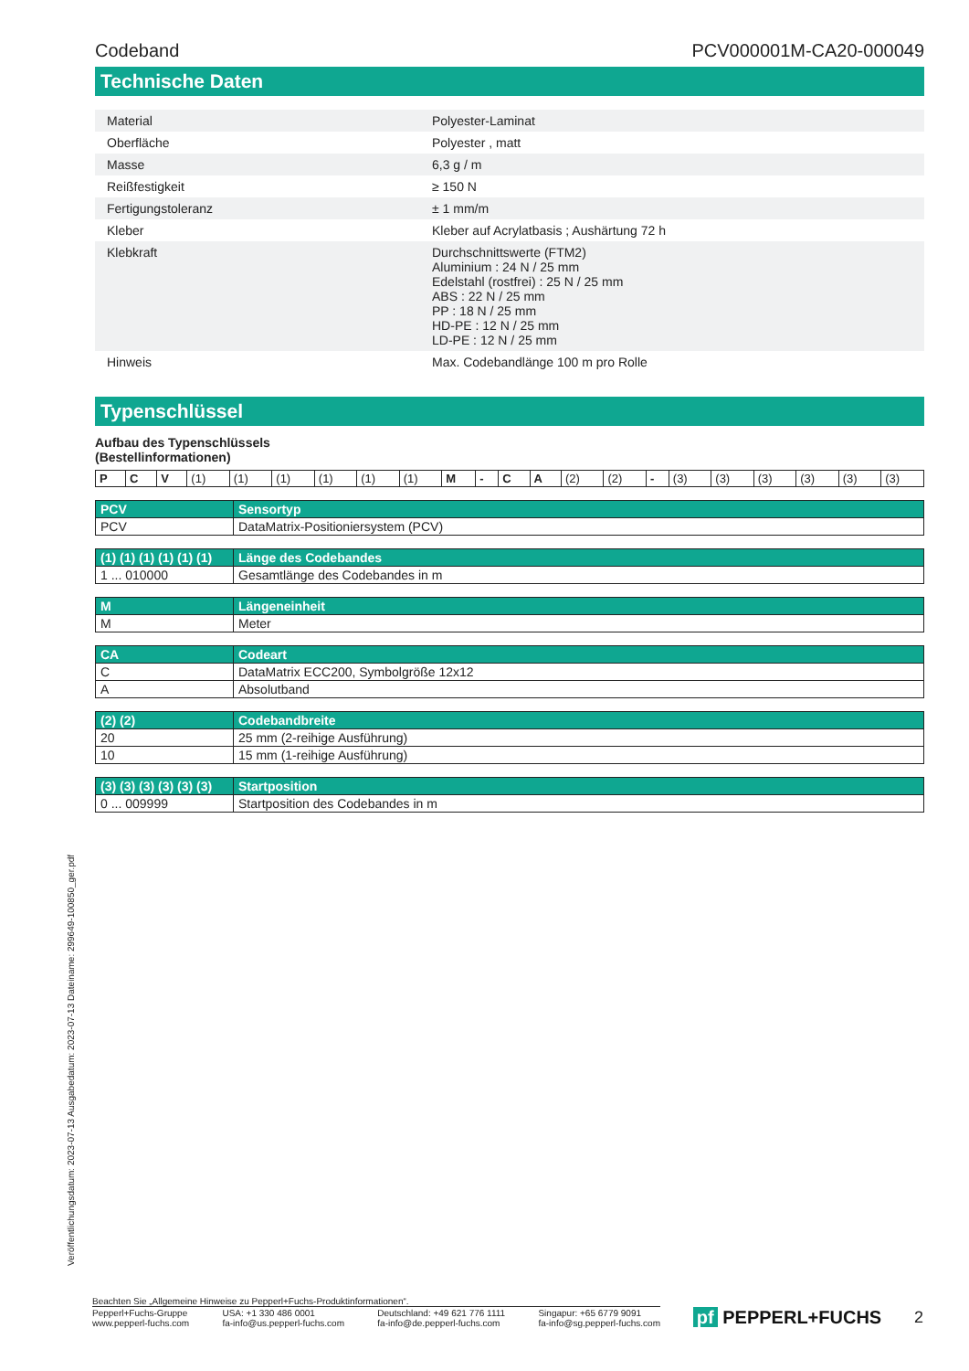Codeband PCV000001M-CA20-000049
Technische Daten
| Material | Polyester-Laminat |
| Oberfläche | Polyester , matt |
| Masse | 6,3 g / m |
| Reißfestigkeit | ≥ 150 N |
| Fertigungstoleranz | ± 1 mm/m |
| Kleber | Kleber auf Acrylatbasis ; Aushärtung 72 h |
| Klebkraft | Durchschnittswerte (FTM2) Aluminium : 24 N / 25 mm Edelstahl (rostfrei) : 25 N / 25 mm ABS : 22 N / 25 mm PP : 18 N / 25 mm HD-PE : 12 N / 25 mm LD-PE : 12 N / 25 mm |
| Hinweis | Max. Codebandlänge 100 m pro Rolle |
Typenschlüssel
Aufbau des Typenschlüssels
(Bestellinformationen)
| P | C | V | (1) | (1) | (1) | (1) | (1) | (1) | M | - | C | A | (2) | (2) | - | (3) | (3) | (3) | (3) | (3) | (3) |
| PCV | Sensortyp |
| --- | --- |
| PCV | DataMatrix-Positioniersystem (PCV) |
| (1) (1) (1) (1) (1) (1) | Länge des Codebandes |
| --- | --- |
| 1 ... 010000 | Gesamtlänge des Codebandes in m |
| M | Längeneinheit |
| --- | --- |
| M | Meter |
| CA | Codeart |
| --- | --- |
| C | DataMatrix ECC200, Symbolgröße 12x12 |
| A | Absolutband |
| (2) (2) | Codebandbreite |
| --- | --- |
| 20 | 25 mm (2-reihige Ausführung) |
| 10 | 15 mm (1-reihige Ausführung) |
| (3) (3) (3) (3) (3) (3) | Startposition |
| --- | --- |
| 0 ... 009999 | Startposition des Codebandes in m |
Veröffentlichungsdatum: 2023-07-13 Ausgabedatum: 2023-07-13 Dateiname: 299649-100850_ger.pdf
Beachten Sie „Allgemeine Hinweise zu Pepperl+Fuchs-Produktinformationen“.
Pepperl+Fuchs-Gruppe
www.pepperl-fuchs.com USA: +1 330 486 0001
fa-info@us.pepperl-fuchs.com Deutschland: +49 621 776 1111
fa-info@de.pepperl-fuchs.com Singapur: +65 6779 9091
fa-info@sg.pepperl-fuchs.com
pf PEPPERL+FUCHS 2